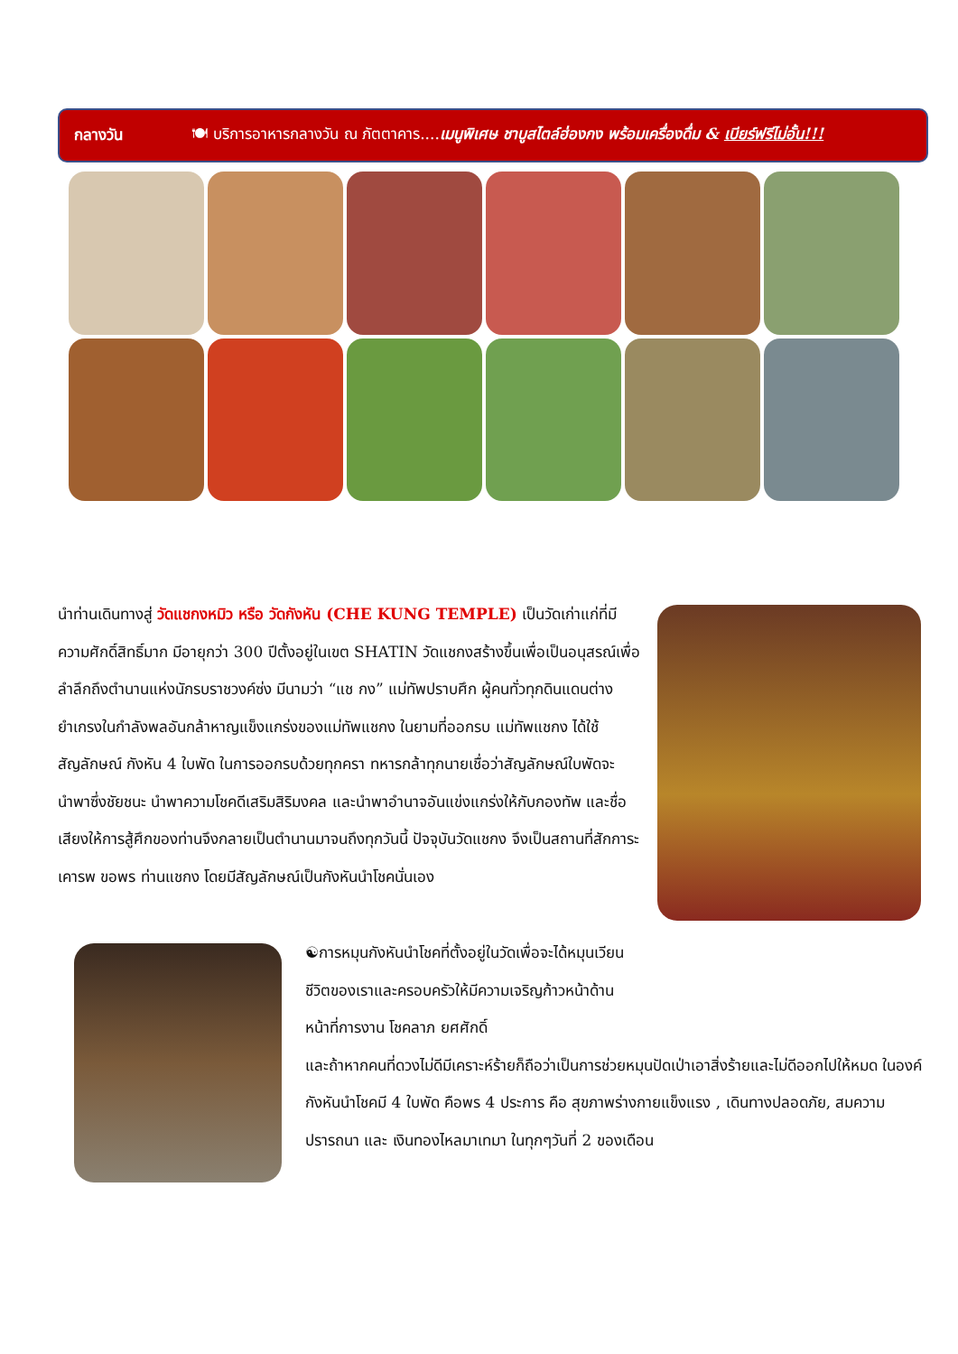กลางวัน 🍽 บริการอาหารกลางวัน ณ ภัตตาคาร....เมนูพิเศษ ชาบูสไตล์ฮ่องกง พร้อมเครื่องดื่ม & เบียร์ฟรีไม่อั้น!!!
นำท่านเดินทางสู่ วัดแชกงหมิว หรือ วัดกังหัน (CHE KUNG TEMPLE) เป็นวัดเก่าแก่ที่มีความศักดิ์สิทธิ์มาก มีอายุกว่า 300 ปีตั้งอยู่ในเขต SHATIN วัดแชกงสร้างขึ้นเพื่อเป็นอนุสรณ์เพื่อลำลึกถึงตำนานแห่งนักรบราชวงค์ซ่ง มีนามว่า “แช กง” แม่ทัพปราบศึก ผู้คนทั่วทุกดินแดนต่างยำเกรงในกำลังพลอันกล้าหาญแข็งแกร่งของแม่ทัพแชกง ในยามที่ออกรบ แม่ทัพแชกง ได้ใช้สัญลักษณ์ กังหัน 4 ใบพัด ในการออกรบด้วยทุกครา ทหารกล้าทุกนายเชื่อว่าสัญลักษณ์ใบพัดจะนำพาซึ่งชัยชนะ นำพาความโชคดีเสริมสิริมงคล และนำพาอำนาจอันแข่งแกร่งให้กับกองทัพ และชื่อเสียงให้การสู้ศึกของท่านจึงกลายเป็นตำนานมาจนถึงทุกวันนี้ ปัจจุบันวัดแชกง จึงเป็นสถานที่สักการะเคารพ ขอพร ท่านแชกง โดยมีสัญลักษณ์เป็นกังหันนำโชคนั่นเอง
☯การหมุนกังหันนำโชคที่ตั้งอยู่ในวัดเพื่อจะได้หมุนเวียนชีวิตของเราและครอบครัวให้มีความเจริญก้าวหน้าด้านหน้าที่การงาน โชคลาภ ยศศักดิ์
และถ้าหากคนที่ดวงไม่ดีมีเคราะห์ร้ายก็ถือว่าเป็นการช่วยหมุนปัดเป่าเอาสิ่งร้ายและไม่ดีออกไปให้หมด ในองค์กังหันนำโชคมี 4 ใบพัด คือพร 4 ประการ คือ สุขภาพร่างกายแข็งแรง , เดินทางปลอดภัย, สมความปรารถนา และ เงินทองไหลมาเทมา ในทุกๆวันที่ 2 ของเดือน